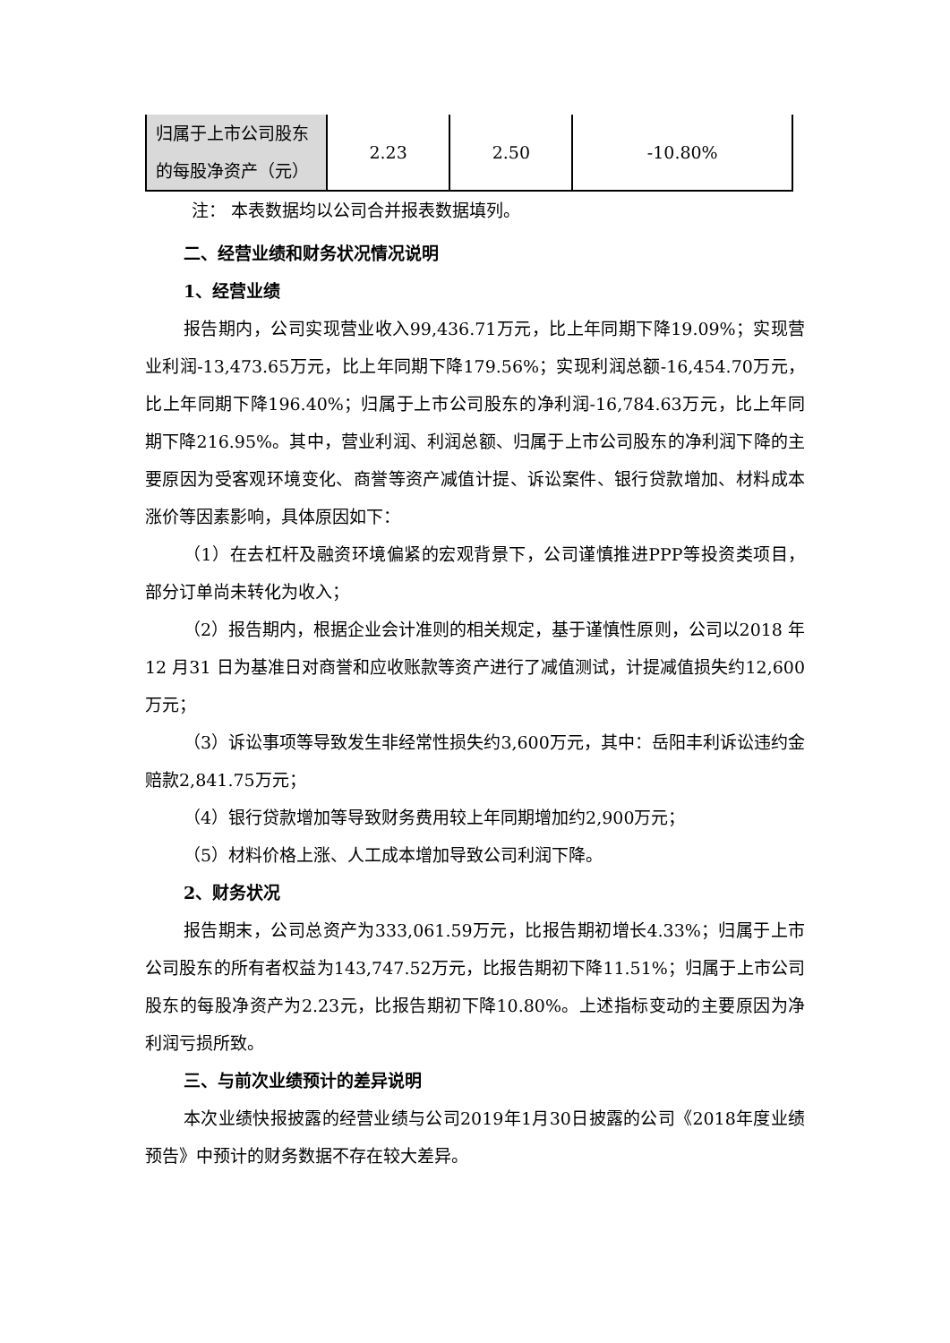| 归属于上市公司股东的每股净资产（元） | 2.23 | 2.50 | -10.80% |
注： 本表数据均以公司合并报表数据填列。
二、经营业绩和财务状况情况说明
1、经营业绩
报告期内，公司实现营业收入99,436.71万元，比上年同期下降19.09%；实现营业利润-13,473.65万元，比上年同期下降179.56%；实现利润总额-16,454.70万元，比上年同期下降196.40%；归属于上市公司股东的净利润-16,784.63万元，比上年同期下降216.95%。其中，营业利润、利润总额、归属于上市公司股东的净利润下降的主要原因为受客观环境变化、商誉等资产减值计提、诉讼案件、银行贷款增加、材料成本涨价等因素影响，具体原因如下：
（1）在去杠杆及融资环境偏紧的宏观背景下，公司谨慎推进PPP等投资类项目，部分订单尚未转化为收入；
（2）报告期内，根据企业会计准则的相关规定，基于谨慎性原则，公司以2018 年12 月31 日为基准日对商誉和应收账款等资产进行了减值测试，计提减值损失约12,600万元；
（3）诉讼事项等导致发生非经常性损失约3,600万元，其中：岳阳丰利诉讼违约金赔款2,841.75万元；
（4）银行贷款增加等导致财务费用较上年同期增加约2,900万元；
（5）材料价格上涨、人工成本增加导致公司利润下降。
2、财务状况
报告期末，公司总资产为333,061.59万元，比报告期初增长4.33%；归属于上市公司股东的所有者权益为143,747.52万元，比报告期初下降11.51%；归属于上市公司股东的每股净资产为2.23元，比报告期初下降10.80%。上述指标变动的主要原因为净利润亏损所致。
三、与前次业绩预计的差异说明
本次业绩快报披露的经营业绩与公司2019年1月30日披露的公司《2018年度业绩预告》中预计的财务数据不存在较大差异。